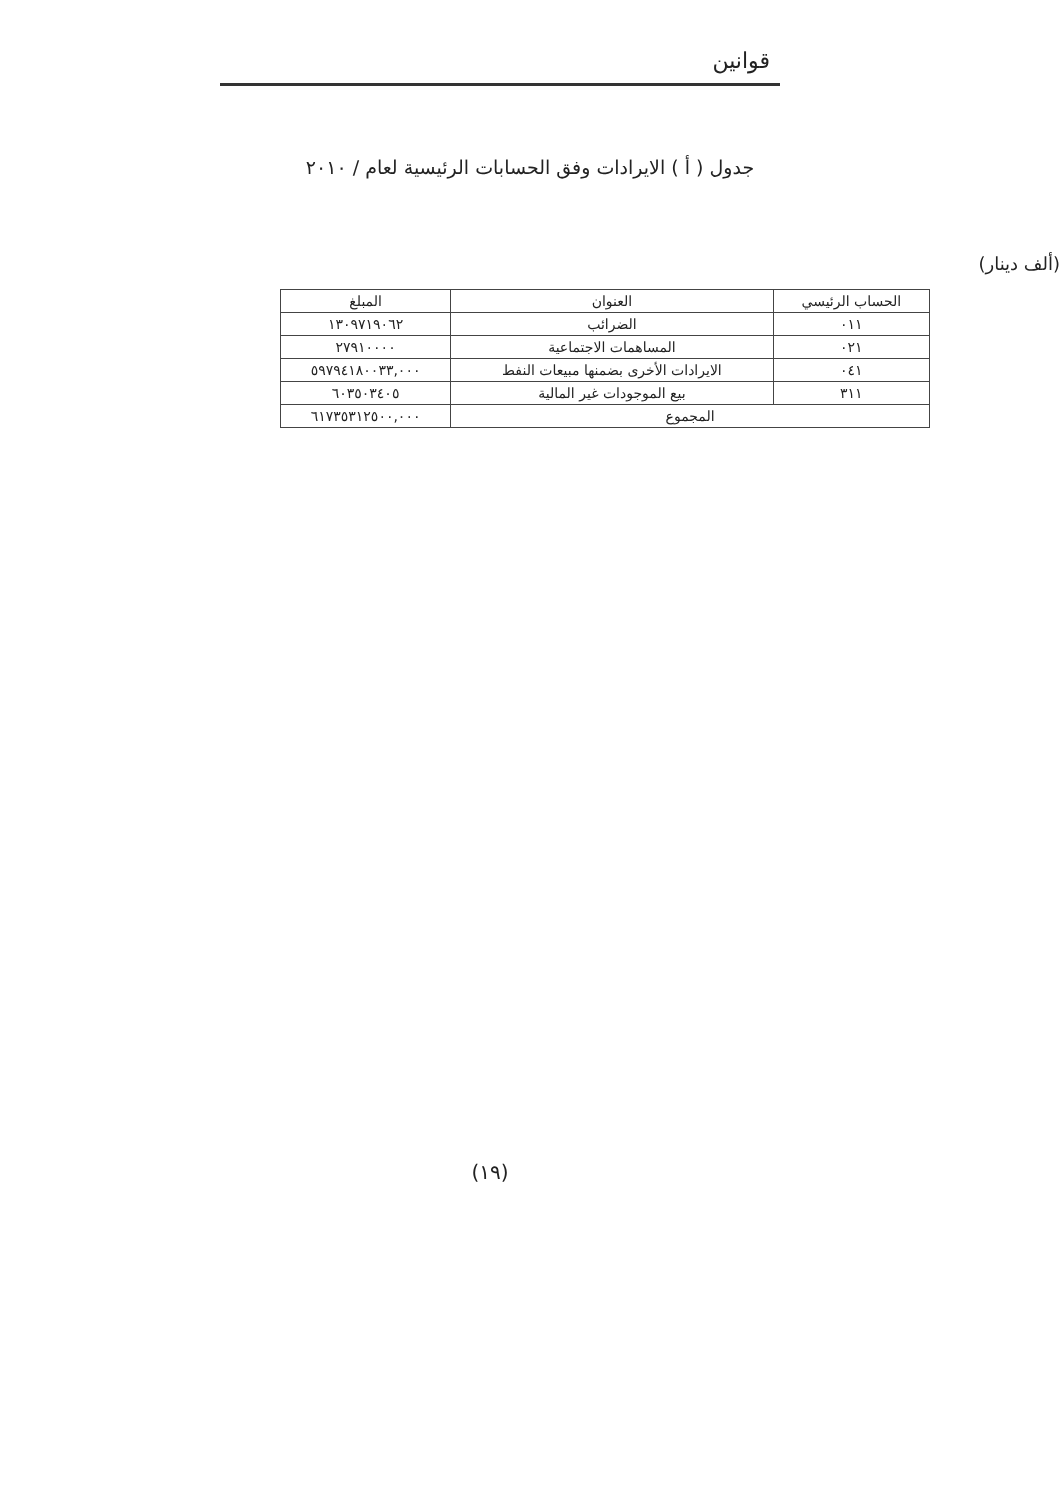قوانين
جدول ( أ ) الايرادات وفق الحسابات الرئيسية لعام / ٢٠١٠
(ألف دينار)
| الحساب الرئيسي | العنوان | المبلغ |
| --- | --- | --- |
| ٠١١ | الضرائب | ١٣٠٩٧١٩٠٦٢ |
| ٠٢١ | المساهمات الاجتماعية | ٢٧٩١٠٠٠٠ |
| ٠٤١ | الايرادات الأخرى بضمنها مبيعات النفط | ٥٩٧٩٤١٨٠٠٣٣,٠٠٠ |
| ٣١١ | بيع الموجودات غير المالية | ٦٠٣٥٠٣٤٠٥ |
| المجموع | | ٦١٧٣٥٣١٢٥٠٠,٠٠٠ |
(١٩)